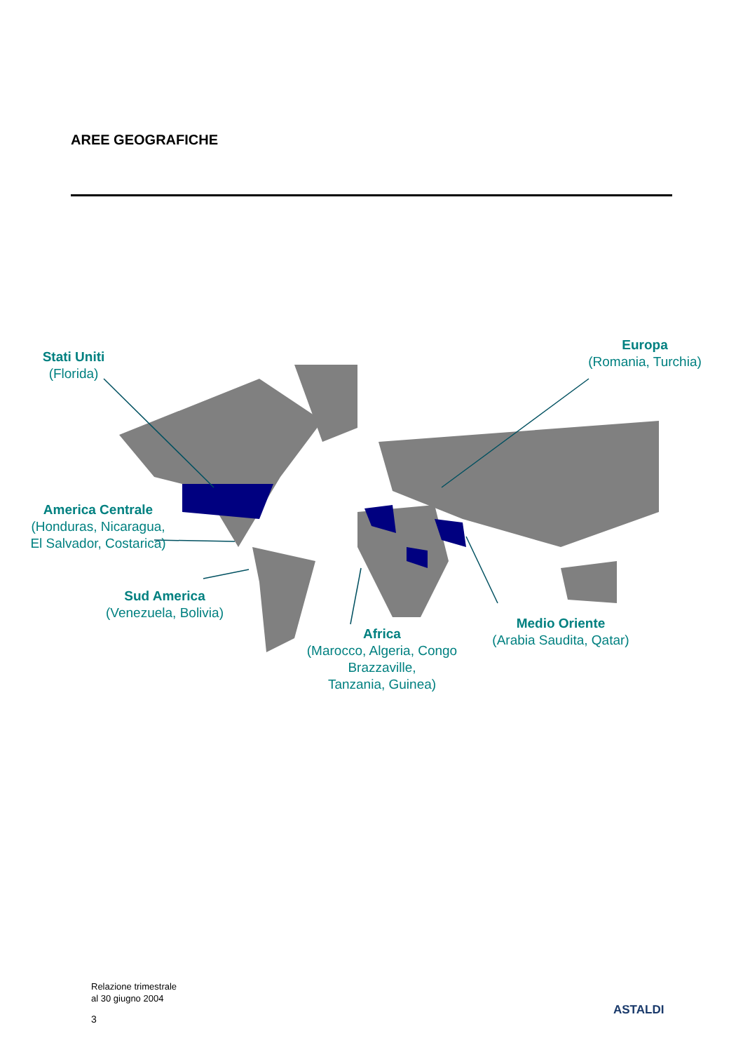AREE GEOGRAFICHE
Stati Uniti
(Florida)
Europa
(Romania, Turchia)
America Centrale
(Honduras, Nicaragua,
El Salvador, Costarica)
Sud America
(Venezuela, Bolivia)
Africa
(Marocco, Algeria, Congo Brazzaville,
Tanzania, Guinea)
Medio Oriente
(Arabia Saudita, Qatar)
Relazione trimestrale
al 30 giugno 2004
3
ASTALDI